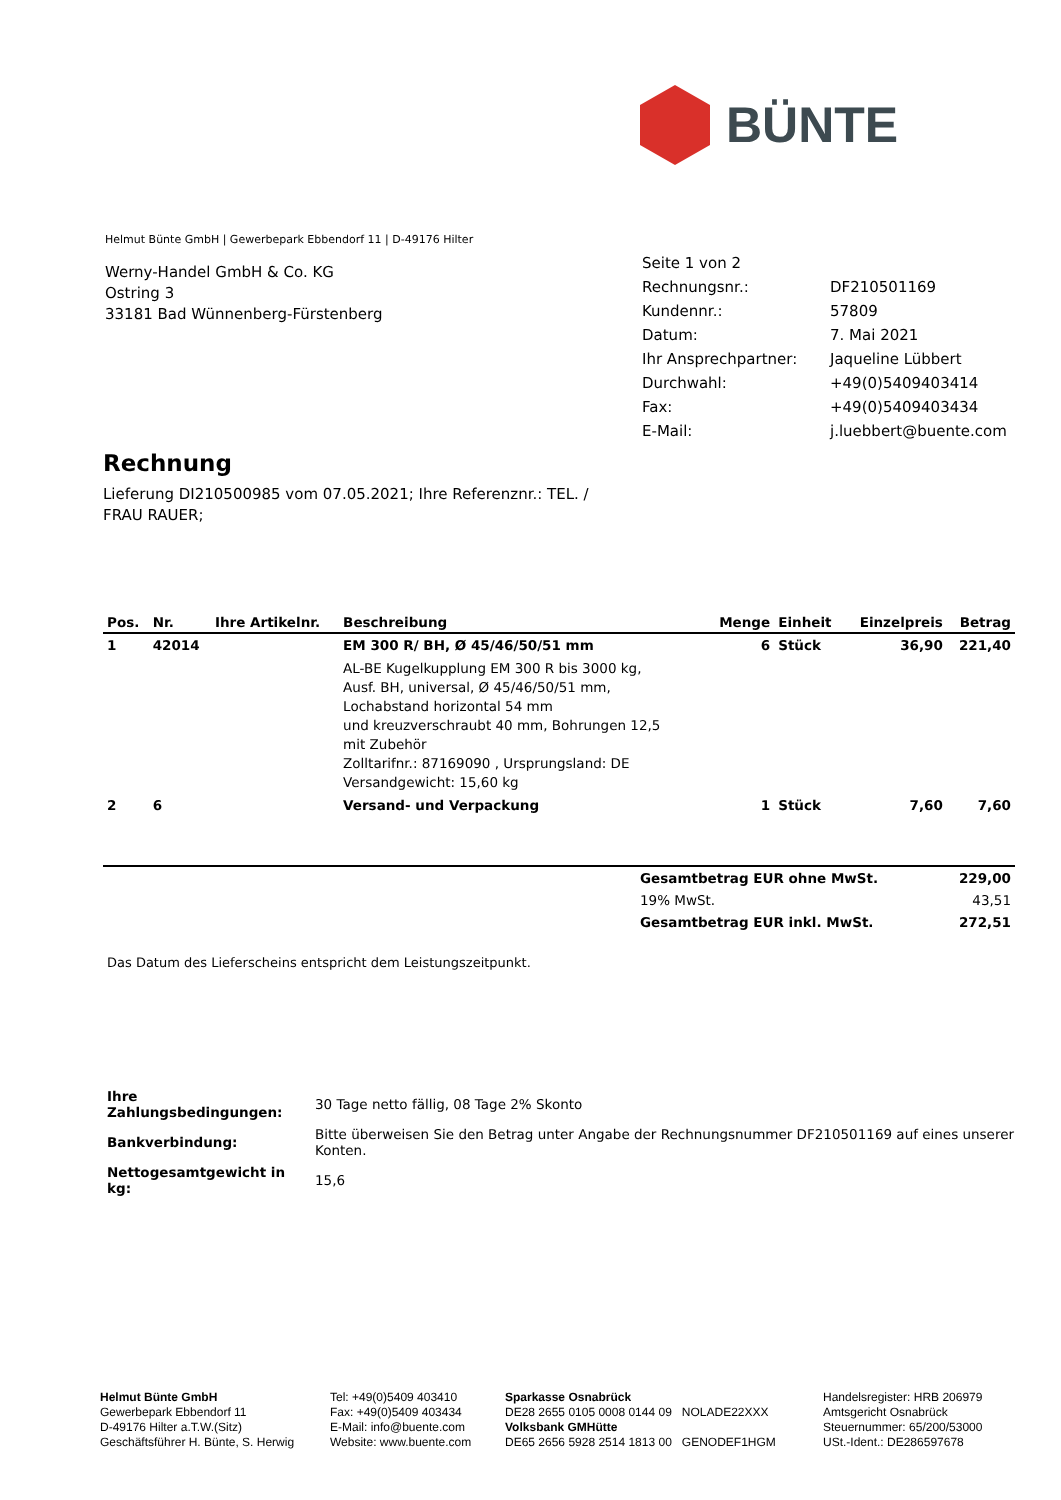BÜNTE
Helmut Bünte GmbH | Gewerbepark Ebbendorf 11 | D-49176 Hilter
Werny-Handel GmbH & Co. KG
Ostring 3
33181 Bad Wünnenberg-Fürstenberg
| Seite 1 von 2 | |
| Rechnungsnr.: | DF210501169 |
| Kundennr.: | 57809 |
| Datum: | 7. Mai 2021 |
| Ihr Ansprechpartner: | Jaqueline Lübbert |
| Durchwahl: | +49(0)5409403414 |
| Fax: | +49(0)5409403434 |
| E-Mail: | j.luebbert@buente.com |
Rechnung
Lieferung DI210500985 vom 07.05.2021; Ihre Referenznr.: TEL. / FRAU RAUER;
| Pos. | Nr. | Ihre Artikelnr. | Beschreibung | Menge | Einheit | Einzelpreis | Betrag |
| --- | --- | --- | --- | --- | --- | --- | --- |
| 1 | 42014 | | EM 300 R/ BH, Ø 45/46/50/51 mm | 6 | Stück | 36,90 | 221,40 |
| | | | AL-BE Kugelkupplung EM 300 R bis 3000 kg, Ausf. BH, universal, Ø 45/46/50/51 mm, Lochabstand horizontal 54 mm und kreuzverschraubt 40 mm, Bohrungen 12,5 mit Zubehör Zolltarifnr.: 87169090 , Ursprungsland: DE Versandgewicht: 15,60 kg | | | | |
| 2 | 6 | | Versand- und Verpackung | 1 | Stück | 7,60 | 7,60 |
| | Gesamtbetrag EUR ohne MwSt. | 229,00 |
| | 19% MwSt. | 43,51 |
| | Gesamtbetrag EUR inkl. MwSt. | 272,51 |
Das Datum des Lieferscheins entspricht dem Leistungszeitpunkt.
| Ihre Zahlungsbedingungen: | 30 Tage netto fällig, 08 Tage 2% Skonto |
| Bankverbindung: | Bitte überweisen Sie den Betrag unter Angabe der Rechnungsnummer DF210501169 auf eines unserer Konten. |
| Nettogesamtgewicht in kg: | 15,6 |
Helmut Bünte GmbH
Gewerbepark Ebbendorf 11
D-49176 Hilter a.T.W.(Sitz)
Geschäftsführer H. Bünte, S. Herwig
Tel: +49(0)5409 403410
Fax: +49(0)5409 403434
E-Mail: info@buente.com
Website: www.buente.com
Sparkasse Osnabrück
DE28 2655 0105 0008 0144 09 NOLADE22XXX
Volksbank GMHütte
DE65 2656 5928 2514 1813 00 GENODEF1HGM
Handelsregister: HRB 206979
Amtsgericht Osnabrück
Steuernummer: 65/200/53000
USt.-Ident.: DE286597678